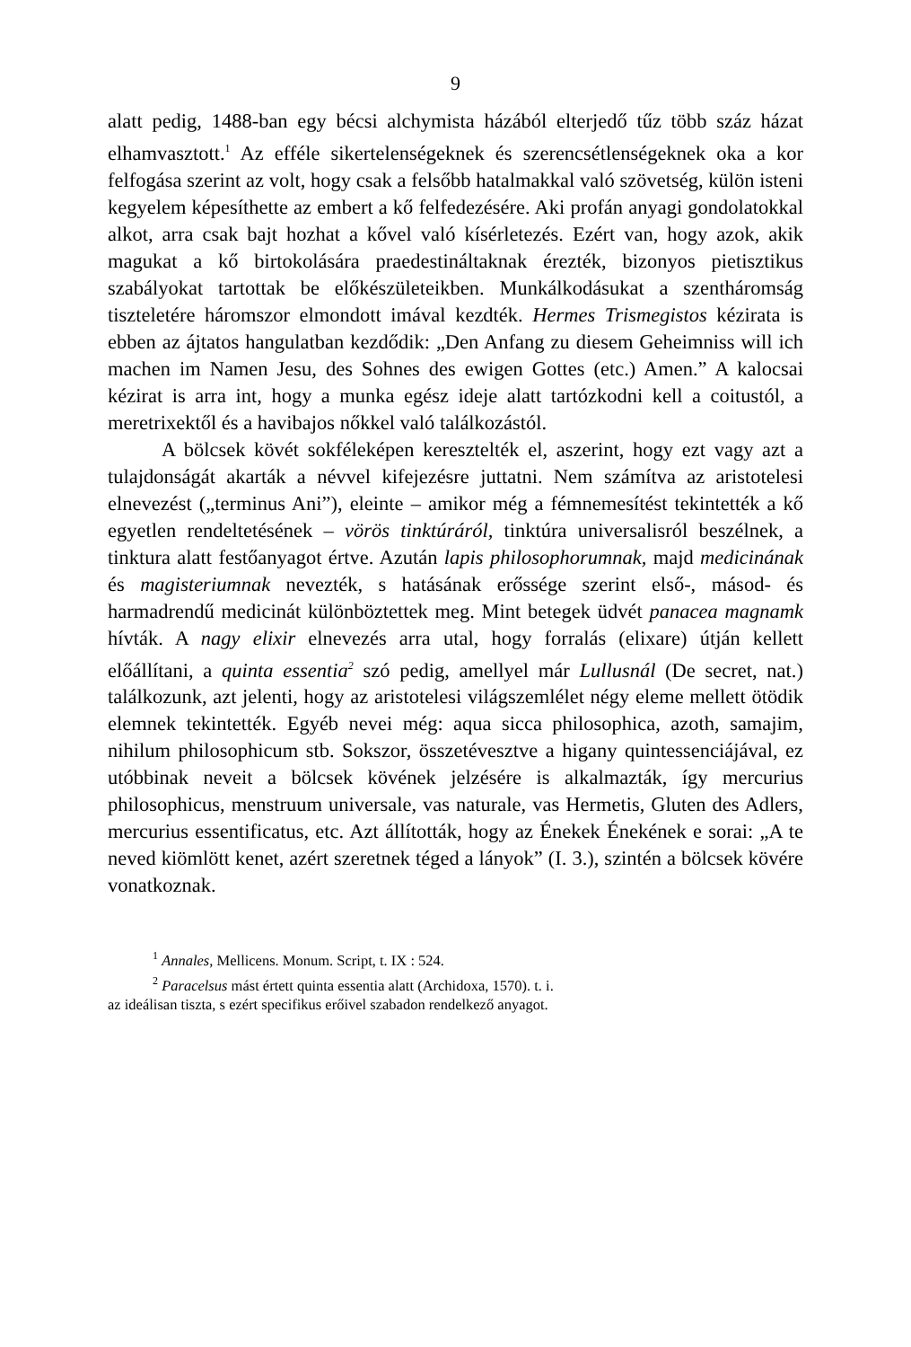9
alatt pedig, 1488-ban egy bécsi alchymista házából elterjedő tűz több száz házat elhamvasztott.<sup>1</sup> Az efféle sikertelenségeknek és szerencsétlenségeknek oka a kor felfogása szerint az volt, hogy csak a felsőbb hatalmakkal való szövetség, külön isteni kegyelem képesíthette az embert a kő felfedezésére. Aki profán anyagi gondolatokkal alkot, arra csak bajt hozhat a kővel való kísérletezés. Ezért van, hogy azok, akik magukat a kő birtokolására praedestináltaknak érezték, bizonyos pietisztikus szabályokat tartottak be előkészületeikben. Munkálkodásukat a szentháromság tiszteletére háromszor elmondott imával kezdték. Hermes Trismegistos kézirata is ebben az ájtatos hangulatban kezdődik: „Den Anfang zu diesem Geheimniss will ich machen im Namen Jesu, des Sohnes des ewigen Gottes (etc.) Amen.” A kalocsai kézirat is arra int, hogy a munka egész ideje alatt tartózkodni kell a coitustól, a meretrixektől és a havibajos nőkkel való találkozástól.
A bölcsek kövét sokféleképen keresztelték el, aszerint, hogy ezt vagy azt a tulajdonságát akarták a névvel kifejezésre juttatni. Nem számítva az aristotelesi elnevezést („terminus Ani”), eleinte – amikor még a fémnemesítést tekintették a kő egyetlen rendeltetésének – vörös tinktúráról, tinktúra universalisról beszélnek, a tinktura alatt festőanyagot értve. Azután lapis philosophorumnak, majd medicinának és magisteriumnak nevezték, s hatásának erőssége szerint első-, másod- és harmadrendű medicinát különböztettek meg. Mint betegek üdvét panacea magnamk hívták. A nagy elixir elnevezés arra utal, hogy forralás (elixare) útján kellett előállítani, a quinta essentia<sup>2</sup> szó pedig, amellyel már Lullusnál (De secret, nat.) találkozunk, azt jelenti, hogy az aristotelesi világszemlélet négy eleme mellett ötödik elemnek tekintették. Egyéb nevei még: aqua sicca philosophica, azoth, samajim, nihilum philosophicum stb. Sokszor, összetévesztve a higany quintessenciájával, ez utóbbinak neveit a bölcsek kövének jelzésére is alkalmazták, így mercurius philosophicus, menstruum universale, vas naturale, vas Hermetis, Gluten des Adlers, mercurius essentificatus, etc. Azt állították, hogy az Énekek Énekének e sorai: „A te neved kiömlött kenet, azért szeretnek téged a lányok” (I. 3.), szintén a bölcsek kövére vonatkoznak.
<sup>1</sup> Annales, Mellicens. Monum. Script, t. IX : 524.
<sup>2</sup> Paracelsus mást értett quinta essentia alatt (Archidoxa, 1570). t. i.
az ideálisan tiszta, s ezért specifikus erőivel szabadon rendelkező anyagot.